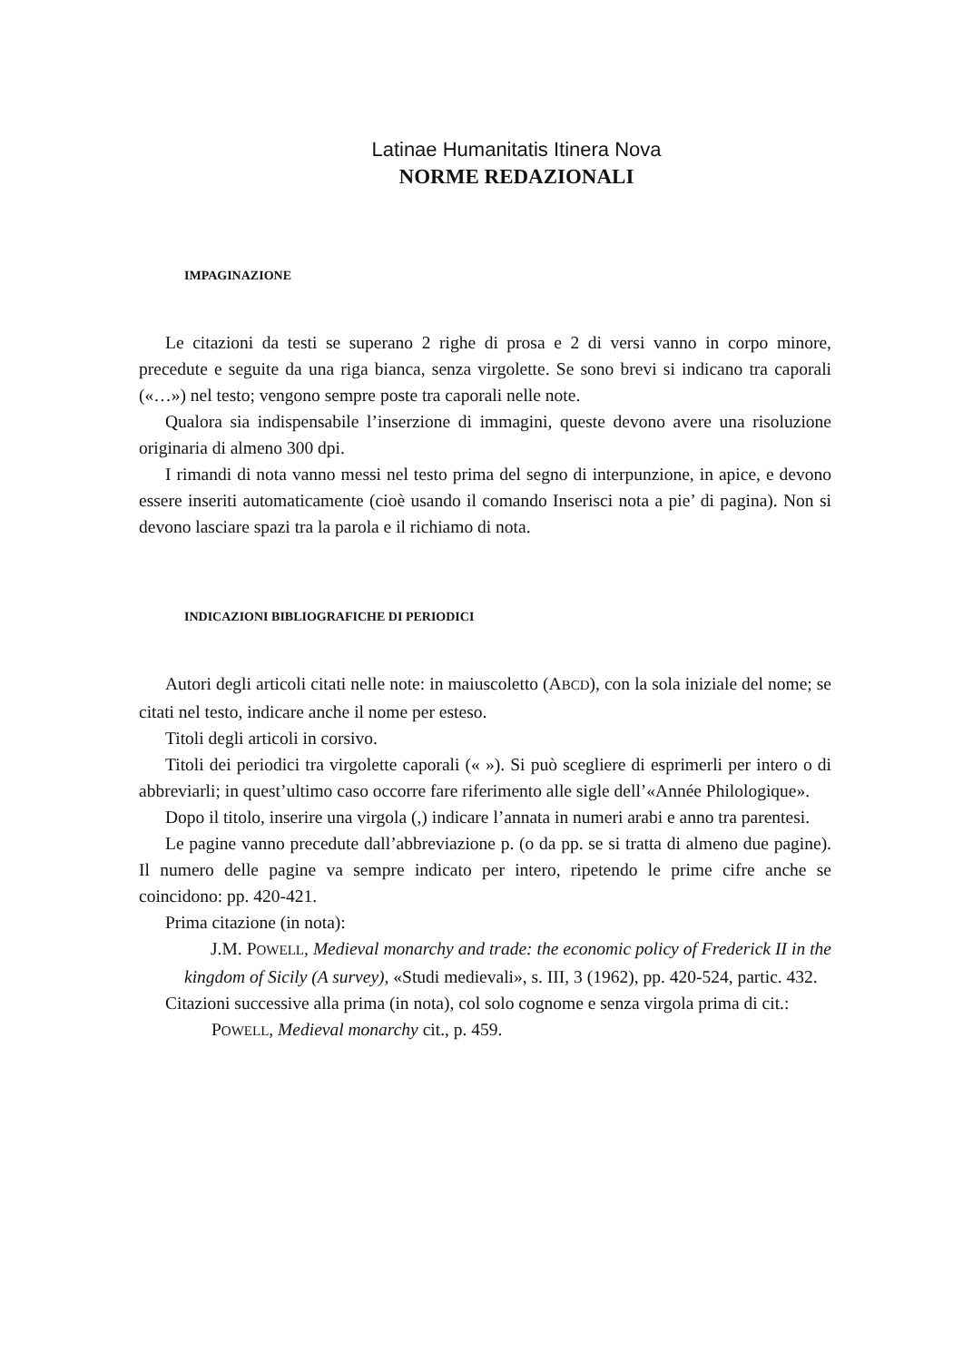Latinae Humanitatis Itinera Nova
NORME REDAZIONALI
IMPAGINAZIONE
Le citazioni da testi se superano 2 righe di prosa e 2 di versi vanno in corpo minore, precedute e seguite da una riga bianca, senza virgolette. Se sono brevi si indicano tra caporali («…») nel testo; vengono sempre poste tra caporali nelle note.
Qualora sia indispensabile l’inserzione di immagini, queste devono avere una risoluzione originaria di almeno 300 dpi.
I rimandi di nota vanno messi nel testo prima del segno di interpunzione, in apice, e devono essere inseriti automaticamente (cioè usando il comando Inserisci nota a pie’ di pagina). Non si devono lasciare spazi tra la parola e il richiamo di nota.
INDICAZIONI BIBLIOGRAFICHE DI PERIODICI
Autori degli articoli citati nelle note: in maiuscoletto (ABCD), con la sola iniziale del nome; se citati nel testo, indicare anche il nome per esteso.
Titoli degli articoli in corsivo.
Titoli dei periodici tra virgolette caporali (« »). Si può scegliere di esprimerli per intero o di abbreviarli; in quest’ultimo caso occorre fare riferimento alle sigle dell’«Année Philologique».
Dopo il titolo, inserire una virgola (,) indicare l’annata in numeri arabi e anno tra parentesi.
Le pagine vanno precedute dall’abbreviazione p. (o da pp. se si tratta di almeno due pagine). Il numero delle pagine va sempre indicato per intero, ripetendo le prime cifre anche se coincidono: pp. 420-421.
Prima citazione (in nota):
J.M. POWELL, Medieval monarchy and trade: the economic policy of Frederick II in the kingdom of Sicily (A survey), «Studi medievali», s. III, 3 (1962), pp. 420-524, partic. 432.
Citazioni successive alla prima (in nota), col solo cognome e senza virgola prima di cit.:
POWELL, Medieval monarchy cit., p. 459.